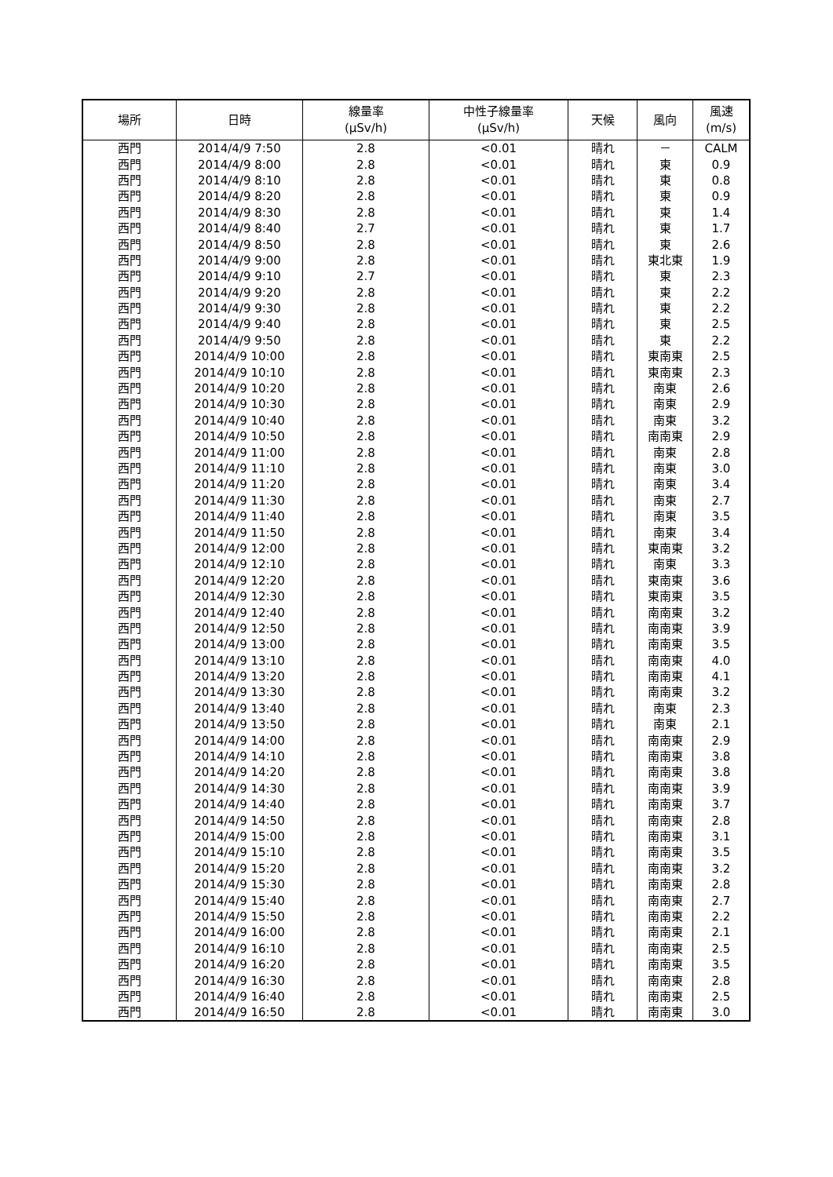| 場所 | 日時 | 線量率 (μSv/h) | 中性子線量率 (μSv/h) | 天候 | 風向 | 風速 (m/s) |
| --- | --- | --- | --- | --- | --- | --- |
| 西門 | 2014/4/9 7:50 | 2.8 | <0.01 | 晴れ | － | CALM |
| 西門 | 2014/4/9 8:00 | 2.8 | <0.01 | 晴れ | 東 | 0.9 |
| 西門 | 2014/4/9 8:10 | 2.8 | <0.01 | 晴れ | 東 | 0.8 |
| 西門 | 2014/4/9 8:20 | 2.8 | <0.01 | 晴れ | 東 | 0.9 |
| 西門 | 2014/4/9 8:30 | 2.8 | <0.01 | 晴れ | 東 | 1.4 |
| 西門 | 2014/4/9 8:40 | 2.7 | <0.01 | 晴れ | 東 | 1.7 |
| 西門 | 2014/4/9 8:50 | 2.8 | <0.01 | 晴れ | 東 | 2.6 |
| 西門 | 2014/4/9 9:00 | 2.8 | <0.01 | 晴れ | 東北東 | 1.9 |
| 西門 | 2014/4/9 9:10 | 2.7 | <0.01 | 晴れ | 東 | 2.3 |
| 西門 | 2014/4/9 9:20 | 2.8 | <0.01 | 晴れ | 東 | 2.2 |
| 西門 | 2014/4/9 9:30 | 2.8 | <0.01 | 晴れ | 東 | 2.2 |
| 西門 | 2014/4/9 9:40 | 2.8 | <0.01 | 晴れ | 東 | 2.5 |
| 西門 | 2014/4/9 9:50 | 2.8 | <0.01 | 晴れ | 東 | 2.2 |
| 西門 | 2014/4/9 10:00 | 2.8 | <0.01 | 晴れ | 東南東 | 2.5 |
| 西門 | 2014/4/9 10:10 | 2.8 | <0.01 | 晴れ | 東南東 | 2.3 |
| 西門 | 2014/4/9 10:20 | 2.8 | <0.01 | 晴れ | 南東 | 2.6 |
| 西門 | 2014/4/9 10:30 | 2.8 | <0.01 | 晴れ | 南東 | 2.9 |
| 西門 | 2014/4/9 10:40 | 2.8 | <0.01 | 晴れ | 南東 | 3.2 |
| 西門 | 2014/4/9 10:50 | 2.8 | <0.01 | 晴れ | 南南東 | 2.9 |
| 西門 | 2014/4/9 11:00 | 2.8 | <0.01 | 晴れ | 南東 | 2.8 |
| 西門 | 2014/4/9 11:10 | 2.8 | <0.01 | 晴れ | 南東 | 3.0 |
| 西門 | 2014/4/9 11:20 | 2.8 | <0.01 | 晴れ | 南東 | 3.4 |
| 西門 | 2014/4/9 11:30 | 2.8 | <0.01 | 晴れ | 南東 | 2.7 |
| 西門 | 2014/4/9 11:40 | 2.8 | <0.01 | 晴れ | 南東 | 3.5 |
| 西門 | 2014/4/9 11:50 | 2.8 | <0.01 | 晴れ | 南東 | 3.4 |
| 西門 | 2014/4/9 12:00 | 2.8 | <0.01 | 晴れ | 東南東 | 3.2 |
| 西門 | 2014/4/9 12:10 | 2.8 | <0.01 | 晴れ | 南東 | 3.3 |
| 西門 | 2014/4/9 12:20 | 2.8 | <0.01 | 晴れ | 東南東 | 3.6 |
| 西門 | 2014/4/9 12:30 | 2.8 | <0.01 | 晴れ | 東南東 | 3.5 |
| 西門 | 2014/4/9 12:40 | 2.8 | <0.01 | 晴れ | 南南東 | 3.2 |
| 西門 | 2014/4/9 12:50 | 2.8 | <0.01 | 晴れ | 南南東 | 3.9 |
| 西門 | 2014/4/9 13:00 | 2.8 | <0.01 | 晴れ | 南南東 | 3.5 |
| 西門 | 2014/4/9 13:10 | 2.8 | <0.01 | 晴れ | 南南東 | 4.0 |
| 西門 | 2014/4/9 13:20 | 2.8 | <0.01 | 晴れ | 南南東 | 4.1 |
| 西門 | 2014/4/9 13:30 | 2.8 | <0.01 | 晴れ | 南南東 | 3.2 |
| 西門 | 2014/4/9 13:40 | 2.8 | <0.01 | 晴れ | 南東 | 2.3 |
| 西門 | 2014/4/9 13:50 | 2.8 | <0.01 | 晴れ | 南東 | 2.1 |
| 西門 | 2014/4/9 14:00 | 2.8 | <0.01 | 晴れ | 南南東 | 2.9 |
| 西門 | 2014/4/9 14:10 | 2.8 | <0.01 | 晴れ | 南南東 | 3.8 |
| 西門 | 2014/4/9 14:20 | 2.8 | <0.01 | 晴れ | 南南東 | 3.8 |
| 西門 | 2014/4/9 14:30 | 2.8 | <0.01 | 晴れ | 南南東 | 3.9 |
| 西門 | 2014/4/9 14:40 | 2.8 | <0.01 | 晴れ | 南南東 | 3.7 |
| 西門 | 2014/4/9 14:50 | 2.8 | <0.01 | 晴れ | 南南東 | 2.8 |
| 西門 | 2014/4/9 15:00 | 2.8 | <0.01 | 晴れ | 南南東 | 3.1 |
| 西門 | 2014/4/9 15:10 | 2.8 | <0.01 | 晴れ | 南南東 | 3.5 |
| 西門 | 2014/4/9 15:20 | 2.8 | <0.01 | 晴れ | 南南東 | 3.2 |
| 西門 | 2014/4/9 15:30 | 2.8 | <0.01 | 晴れ | 南南東 | 2.8 |
| 西門 | 2014/4/9 15:40 | 2.8 | <0.01 | 晴れ | 南南東 | 2.7 |
| 西門 | 2014/4/9 15:50 | 2.8 | <0.01 | 晴れ | 南南東 | 2.2 |
| 西門 | 2014/4/9 16:00 | 2.8 | <0.01 | 晴れ | 南南東 | 2.1 |
| 西門 | 2014/4/9 16:10 | 2.8 | <0.01 | 晴れ | 南南東 | 2.5 |
| 西門 | 2014/4/9 16:20 | 2.8 | <0.01 | 晴れ | 南南東 | 3.5 |
| 西門 | 2014/4/9 16:30 | 2.8 | <0.01 | 晴れ | 南南東 | 2.8 |
| 西門 | 2014/4/9 16:40 | 2.8 | <0.01 | 晴れ | 南南東 | 2.5 |
| 西門 | 2014/4/9 16:50 | 2.8 | <0.01 | 晴れ | 南南東 | 3.0 |